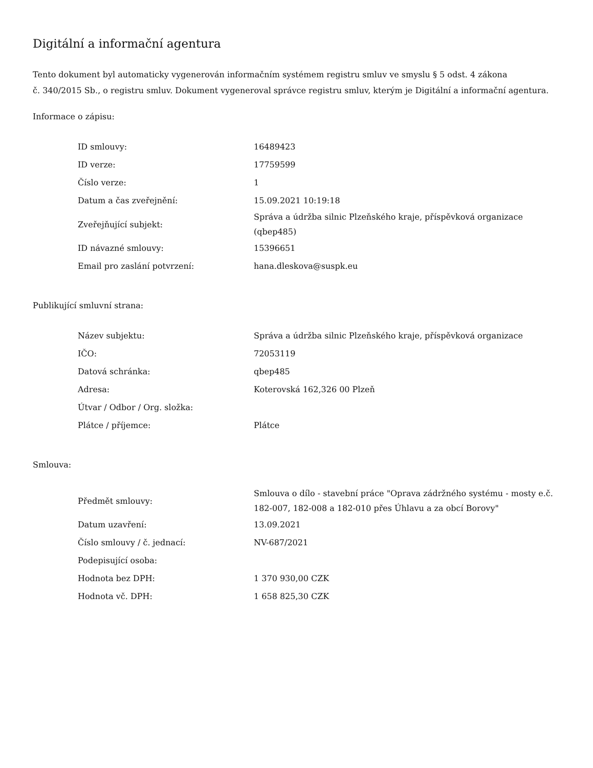Digitální a informační agentura
Tento dokument byl automaticky vygenerován informačním systémem registru smluv ve smyslu § 5 odst. 4 zákona
č. 340/2015 Sb., o registru smluv. Dokument vygeneroval správce registru smluv, kterým je Digitální a informační agentura.
Informace o zápisu:
| ID smlouvy: | 16489423 |
| ID verze: | 17759599 |
| Číslo verze: | 1 |
| Datum a čas zveřejnění: | 15.09.2021 10:19:18 |
| Zveřejňující subjekt: | Správa a údržba silnic Plzeňského kraje, příspěvková organizace (qbep485) |
| ID návazné smlouvy: | 15396651 |
| Email pro zaslání potvrzení: | hana.dleskova@suspk.eu |
Publikující smluvní strana:
| Název subjektu: | Správa a údržba silnic Plzeňského kraje, příspěvková organizace |
| IČO: | 72053119 |
| Datová schránka: | qbep485 |
| Adresa: | Koterovská 162,326 00 Plzeň |
| Útvar / Odbor / Org. složka: | |
| Plátce / příjemce: | Plátce |
Smlouva:
| Předmět smlouvy: | Smlouva o dílo - stavební práce "Oprava zádržného systému - mosty e.č. 182-007, 182-008 a 182-010 přes Úhlavu a za obcí Borovy" |
| Datum uzavření: | 13.09.2021 |
| Číslo smlouvy / č. jednací: | NV-687/2021 |
| Podepisující osoba: | |
| Hodnota bez DPH: | 1 370 930,00 CZK |
| Hodnota vč. DPH: | 1 658 825,30 CZK |